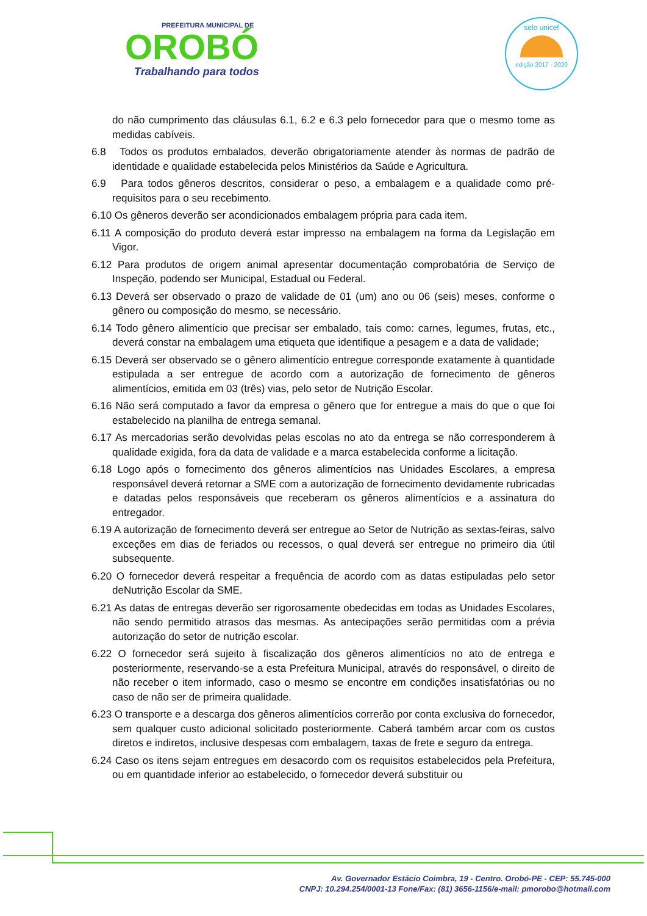PREFEITURA MUNICIPAL DE
OROBÓ
Trabalhando para todos
selo unicef
edição 2017 - 2020
do não cumprimento das cláusulas 6.1, 6.2 e 6.3 pelo fornecedor para que o mesmo tome as medidas cabíveis.
6.8 Todos os produtos embalados, deverão obrigatoriamente atender às normas de padrão de identidade e qualidade estabelecida pelos Ministérios da Saúde e Agricultura.
6.9 Para todos gêneros descritos, considerar o peso, a embalagem e a qualidade como pré-requisitos para o seu recebimento.
6.10 Os gêneros deverão ser acondicionados embalagem própria para cada item.
6.11 A composição do produto deverá estar impresso na embalagem na forma da Legislação em Vigor.
6.12 Para produtos de origem animal apresentar documentação comprobatória de Serviço de Inspeção, podendo ser Municipal, Estadual ou Federal.
6.13 Deverá ser observado o prazo de validade de 01 (um) ano ou 06 (seis) meses, conforme o gênero ou composição do mesmo, se necessário.
6.14 Todo gênero alimentício que precisar ser embalado, tais como: carnes, legumes, frutas, etc., deverá constar na embalagem uma etiqueta que identifique a pesagem e a data de validade;
6.15 Deverá ser observado se o gênero alimentício entregue corresponde exatamente à quantidade estipulada a ser entregue de acordo com a autorização de fornecimento de gêneros alimentícios, emitida em 03 (três) vias, pelo setor de Nutrição Escolar.
6.16 Não será computado a favor da empresa o gênero que for entregue a mais do que o que foi estabelecido na planilha de entrega semanal.
6.17 As mercadorias serão devolvidas pelas escolas no ato da entrega se não corresponderem à qualidade exigida, fora da data de validade e a marca estabelecida conforme a licitação.
6.18 Logo após o fornecimento dos gêneros alimentícios nas Unidades Escolares, a empresa responsável deverá retornar a SME com a autorização de fornecimento devidamente rubricadas e datadas pelos responsáveis que receberam os gêneros alimentícios e a assinatura do entregador.
6.19 A autorização de fornecimento deverá ser entregue ao Setor de Nutrição as sextas-feiras, salvo exceções em dias de feriados ou recessos, o qual deverá ser entregue no primeiro dia útil subsequente.
6.20 O fornecedor deverá respeitar a frequência de acordo com as datas estipuladas pelo setor deNutrição Escolar da SME.
6.21 As datas de entregas deverão ser rigorosamente obedecidas em todas as Unidades Escolares, não sendo permitido atrasos das mesmas. As antecipações serão permitidas com a prévia autorização do setor de nutrição escolar.
6.22 O fornecedor será sujeito à fiscalização dos gêneros alimentícios no ato de entrega e posteriormente, reservando-se a esta Prefeitura Municipal, através do responsável, o direito de não receber o item informado, caso o mesmo se encontre em condições insatisfatórias ou no caso de não ser de primeira qualidade.
6.23 O transporte e a descarga dos gêneros alimentícios correrão por conta exclusiva do fornecedor, sem qualquer custo adicional solicitado posteriormente. Caberá também arcar com os custos diretos e indiretos, inclusive despesas com embalagem, taxas de frete e seguro da entrega.
6.24 Caso os itens sejam entregues em desacordo com os requisitos estabelecidos pela Prefeitura, ou em quantidade inferior ao estabelecido, o fornecedor deverá substituir ou
Av. Governador Estácio Coimbra, 19 - Centro. Orobó-PE - CEP: 55.745-000
CNPJ: 10.294.254/0001-13 Fone/Fax: (81) 3656-1156/e-mail: pmorobo@hotmail.com